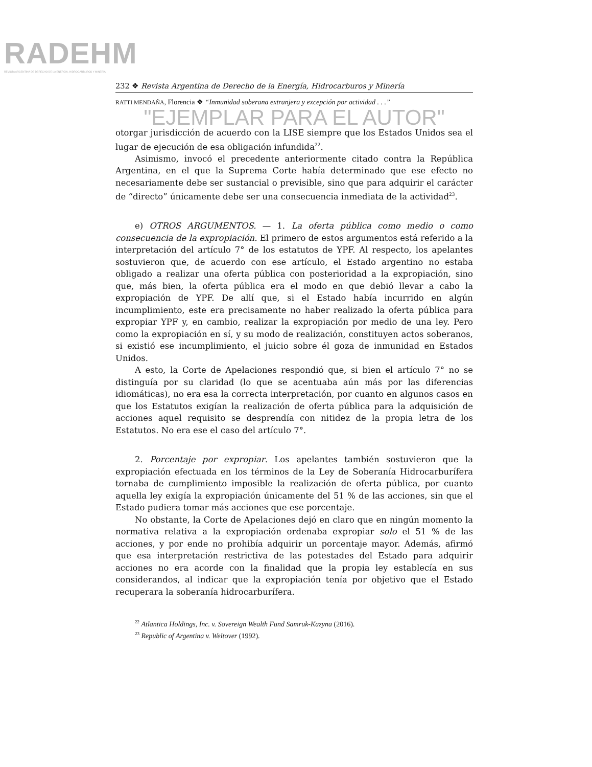RADEHM
REVISTA ARGENTINA DE DERECHO DE LA ENERGÍA, HIDROCARBUROS Y MINERÍA
232 ❖ Revista Argentina de Derecho de la Energía, Hidrocarburos y Minería
RATTI MENDAÑA, Florencia ❖ “Inmunidad soberana extranjera y excepción por actividad . . .”
"EJEMPLAR PARA EL AUTOR"
otorgar jurisdicción de acuerdo con la LISE siempre que los Estados Unidos sea el lugar de ejecución de esa obligación infundida<sup>22</sup>.
Asimismo, invocó el precedente anteriormente citado contra la República Argentina, en el que la Suprema Corte había determinado que ese efecto no necesariamente debe ser sustancial o previsible, sino que para adquirir el carácter de “directo” únicamente debe ser una consecuencia inmediata de la actividad<sup>23</sup>.
e) OTROS ARGUMENTOS. — 1. La oferta pública como medio o como consecuencia de la expropiación. El primero de estos argumentos está referido a la interpretación del artículo 7° de los estatutos de YPF. Al respecto, los apelantes sostuvieron que, de acuerdo con ese artículo, el Estado argentino no estaba obligado a realizar una oferta pública con posterioridad a la expropiación, sino que, más bien, la oferta pública era el modo en que debió llevar a cabo la expropiación de YPF. De allí que, si el Estado había incurrido en algún incumplimiento, este era precisamente no haber realizado la oferta pública para expropiar YPF y, en cambio, realizar la expropiación por medio de una ley. Pero como la expropiación en sí, y su modo de realización, constituyen actos soberanos, si existió ese incumplimiento, el juicio sobre él goza de inmunidad en Estados Unidos.
A esto, la Corte de Apelaciones respondió que, si bien el artículo 7° no se distinguía por su claridad (lo que se acentuaba aún más por las diferencias idiomáticas), no era esa la correcta interpretación, por cuanto en algunos casos en que los Estatutos exigían la realización de oferta pública para la adquisición de acciones aquel requisito se desprendía con nitidez de la propia letra de los Estatutos. No era ese el caso del artículo 7°.
2. Porcentaje por expropiar. Los apelantes también sostuvieron que la expropiación efectuada en los términos de la Ley de Soberanía Hidrocarburífera tornaba de cumplimiento imposible la realización de oferta pública, por cuanto aquella ley exigía la expropiación únicamente del 51 % de las acciones, sin que el Estado pudiera tomar más acciones que ese porcentaje.
No obstante, la Corte de Apelaciones dejó en claro que en ningún momento la normativa relativa a la expropiación ordenaba expropiar solo el 51 % de las acciones, y por ende no prohibía adquirir un porcentaje mayor. Además, afirmó que esa interpretación restrictiva de las potestades del Estado para adquirir acciones no era acorde con la finalidad que la propia ley establecía en sus considerandos, al indicar que la expropiación tenía por objetivo que el Estado recuperara la soberanía hidrocarburífera.
<sup>22</sup> Atlantica Holdings, Inc. v. Sovereign Wealth Fund Samruk-Kazyna (2016).
<sup>23</sup> Republic of Argentina v. Weltover (1992).